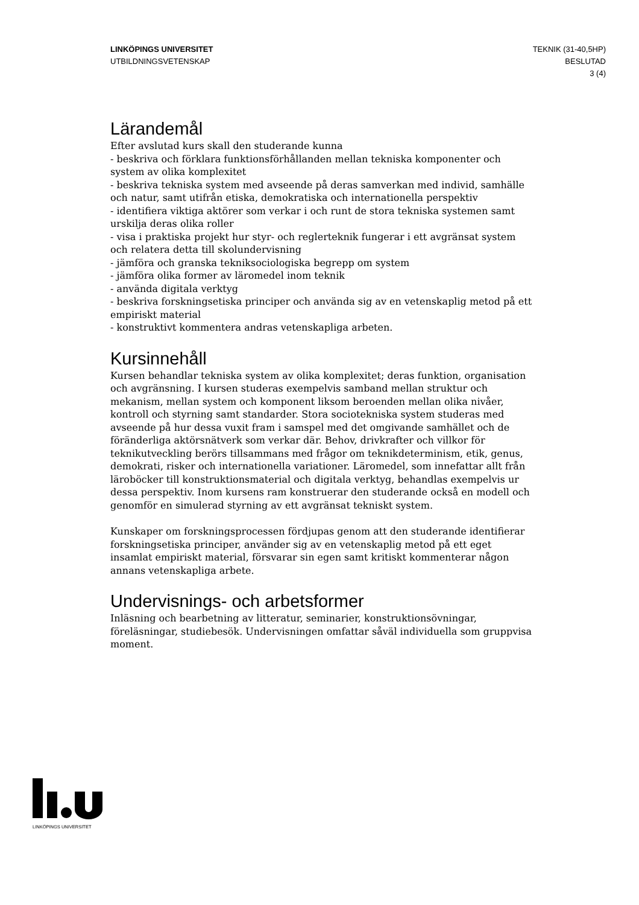LINKÖPINGS UNIVERSITET
UTBILDNINGSVETENSKAP
TEKNIK (31-40,5HP)
BESLUTAD
3 (4)
Lärandemål
Efter avslutad kurs skall den studerande kunna
- beskriva och förklara funktionsförhållanden mellan tekniska komponenter och system av olika komplexitet
- beskriva tekniska system med avseende på deras samverkan med individ, samhälle och natur, samt utifrån etiska, demokratiska och internationella perspektiv
- identifiera viktiga aktörer som verkar i och runt de stora tekniska systemen samt urskilja deras olika roller
- visa i praktiska projekt hur styr- och reglerteknik fungerar i ett avgränsat system och relatera detta till skolundervisning
- jämföra och granska tekniksociologiska begrepp om system
- jämföra olika former av läromedel inom teknik
- använda digitala verktyg
- beskriva forskningsetiska principer och använda sig av en vetenskaplig metod på ett empiriskt material
- konstruktivt kommentera andras vetenskapliga arbeten.
Kursinnehåll
Kursen behandlar tekniska system av olika komplexitet; deras funktion, organisation och avgränsning. I kursen studeras exempelvis samband mellan struktur och mekanism, mellan system och komponent liksom beroenden mellan olika nivåer, kontroll och styrning samt standarder. Stora sociotekniska system studeras med avseende på hur dessa vuxit fram i samspel med det omgivande samhället och de föränderliga aktörsnätverk som verkar där. Behov, drivkrafter och villkor för teknikutveckling berörs tillsammans med frågor om teknikdeterminism, etik, genus, demokrati, risker och internationella variationer. Läromedel, som innefattar allt från läroböcker till konstruktionsmaterial och digitala verktyg, behandlas exempelvis ur dessa perspektiv. Inom kursens ram konstruerar den studerande också en modell och genomför en simulerad styrning av ett avgränsat tekniskt system.
Kunskaper om forskningsprocessen fördjupas genom att den studerande identifierar forskningsetiska principer, använder sig av en vetenskaplig metod på ett eget insamlat empiriskt material, försvarar sin egen samt kritiskt kommenterar någon annans vetenskapliga arbete.
Undervisnings- och arbetsformer
Inläsning och bearbetning av litteratur, seminarier, konstruktionsövningar, föreläsningar, studiebesök. Undervisningen omfattar såväl individuella som gruppvisa moment.
LINKÖPINGS UNIVERSITET